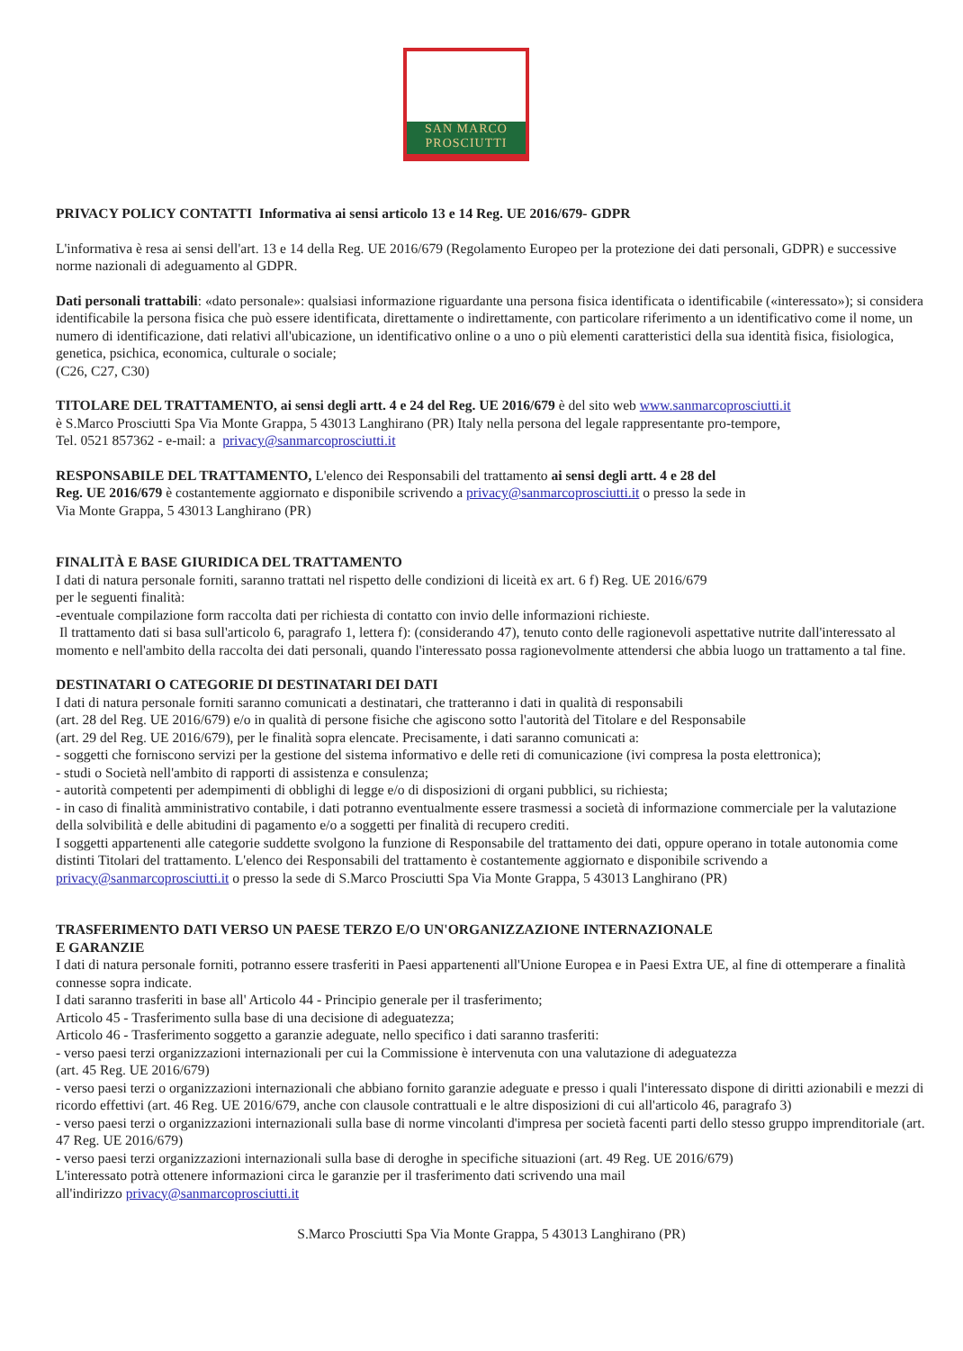SAN MARCO
PROSCIUTTI
PRIVACY POLICY CONTATTI Informativa ai sensi articolo 13 e 14 Reg. UE 2016/679- GDPR
L'informativa è resa ai sensi dell'art. 13 e 14 della Reg. UE 2016/679 (Regolamento Europeo per la protezione dei dati personali, GDPR) e successive norme nazionali di adeguamento al GDPR.
Dati personali trattabili: «dato personale»: qualsiasi informazione riguardante una persona fisica identificata o identificabile («interessato»); si considera identificabile la persona fisica che può essere identificata, direttamente o indirettamente, con particolare riferimento a un identificativo come il nome, un numero di identificazione, dati relativi all'ubicazione, un identificativo online o a uno o più elementi caratteristici della sua identità fisica, fisiologica, genetica, psichica, economica, culturale o sociale;
(C26, C27, C30)
TITOLARE DEL TRATTAMENTO, ai sensi degli artt. 4 e 24 del Reg. UE 2016/679 è del sito web www.sanmarcoprosciutti.it
è S.Marco Prosciutti Spa Via Monte Grappa, 5 43013 Langhirano (PR) Italy nella persona del legale rappresentante pro-tempore,
Tel. 0521 857362 - e-mail: a privacy@sanmarcoprosciutti.it
RESPONSABILE DEL TRATTAMENTO, L'elenco dei Responsabili del trattamento ai sensi degli artt. 4 e 28 del
Reg. UE 2016/679 è costantemente aggiornato e disponibile scrivendo a privacy@sanmarcoprosciutti.it o presso la sede in
Via Monte Grappa, 5 43013 Langhirano (PR)
FINALITÀ E BASE GIURIDICA DEL TRATTAMENTO
I dati di natura personale forniti, saranno trattati nel rispetto delle condizioni di liceità ex art. 6 f) Reg. UE 2016/679
per le seguenti finalità:
-eventuale compilazione form raccolta dati per richiesta di contatto con invio delle informazioni richieste.
Il trattamento dati si basa sull'articolo 6, paragrafo 1, lettera f): (considerando 47), tenuto conto delle ragionevoli aspettative nutrite dall'interessato al momento e nell'ambito della raccolta dei dati personali, quando l'interessato possa ragionevolmente attendersi che abbia luogo un trattamento a tal fine.
DESTINATARI O CATEGORIE DI DESTINATARI DEI DATI
I dati di natura personale forniti saranno comunicati a destinatari, che tratteranno i dati in qualità di responsabili
(art. 28 del Reg. UE 2016/679) e/o in qualità di persone fisiche che agiscono sotto l'autorità del Titolare e del Responsabile
(art. 29 del Reg. UE 2016/679), per le finalità sopra elencate. Precisamente, i dati saranno comunicati a:
- soggetti che forniscono servizi per la gestione del sistema informativo e delle reti di comunicazione (ivi compresa la posta elettronica);
- studi o Società nell'ambito di rapporti di assistenza e consulenza;
- autorità competenti per adempimenti di obblighi di legge e/o di disposizioni di organi pubblici, su richiesta;
- in caso di finalità amministrativo contabile, i dati potranno eventualmente essere trasmessi a società di informazione commerciale per la valutazione della solvibilità e delle abitudini di pagamento e/o a soggetti per finalità di recupero crediti.
I soggetti appartenenti alle categorie suddette svolgono la funzione di Responsabile del trattamento dei dati, oppure operano in totale autonomia come distinti Titolari del trattamento. L'elenco dei Responsabili del trattamento è costantemente aggiornato e disponibile scrivendo a privacy@sanmarcoprosciutti.it o presso la sede di S.Marco Prosciutti Spa Via Monte Grappa, 5 43013 Langhirano (PR)
TRASFERIMENTO DATI VERSO UN PAESE TERZO E/O UN'ORGANIZZAZIONE INTERNAZIONALE
E GARANZIE
I dati di natura personale forniti, potranno essere trasferiti in Paesi appartenenti all'Unione Europea e in Paesi Extra UE, al fine di ottemperare a finalità connesse sopra indicate.
I dati saranno trasferiti in base all' Articolo 44 - Principio generale per il trasferimento;
Articolo 45 - Trasferimento sulla base di una decisione di adeguatezza;
Articolo 46 - Trasferimento soggetto a garanzie adeguate, nello specifico i dati saranno trasferiti:
- verso paesi terzi organizzazioni internazionali per cui la Commissione è intervenuta con una valutazione di adeguatezza
(art. 45 Reg. UE 2016/679)
- verso paesi terzi o organizzazioni internazionali che abbiano fornito garanzie adeguate e presso i quali l'interessato dispone di diritti azionabili e mezzi di ricordo effettivi (art. 46 Reg. UE 2016/679, anche con clausole contrattuali e le altre disposizioni di cui all'articolo 46, paragrafo 3)
- verso paesi terzi o organizzazioni internazionali sulla base di norme vincolanti d'impresa per società facenti parti dello stesso gruppo imprenditoriale (art. 47 Reg. UE 2016/679)
- verso paesi terzi organizzazioni internazionali sulla base di deroghe in specifiche situazioni (art. 49 Reg. UE 2016/679)
L'interessato potrà ottenere informazioni circa le garanzie per il trasferimento dati scrivendo una mail
all'indirizzo privacy@sanmarcoprosciutti.it
S.Marco Prosciutti Spa Via Monte Grappa, 5 43013 Langhirano (PR)